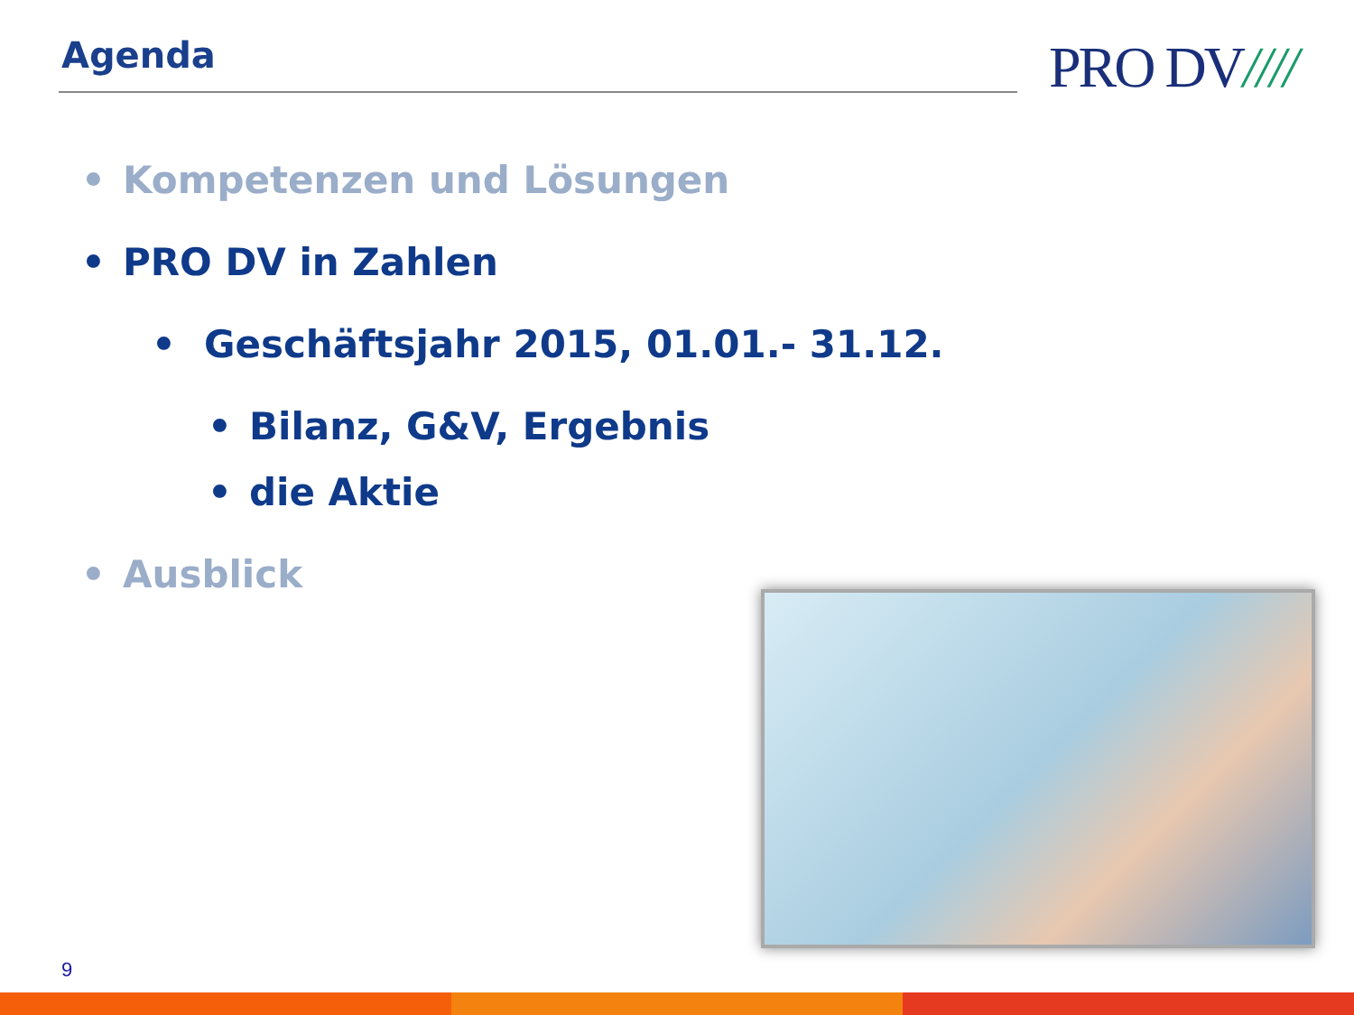Agenda
PRO DV////
• Kompetenzen und Lösungen
• PRO DV in Zahlen
• Geschäftsjahr 2015, 01.01.- 31.12.
• Bilanz, G&V, Ergebnis
• die Aktie
• Ausblick
9